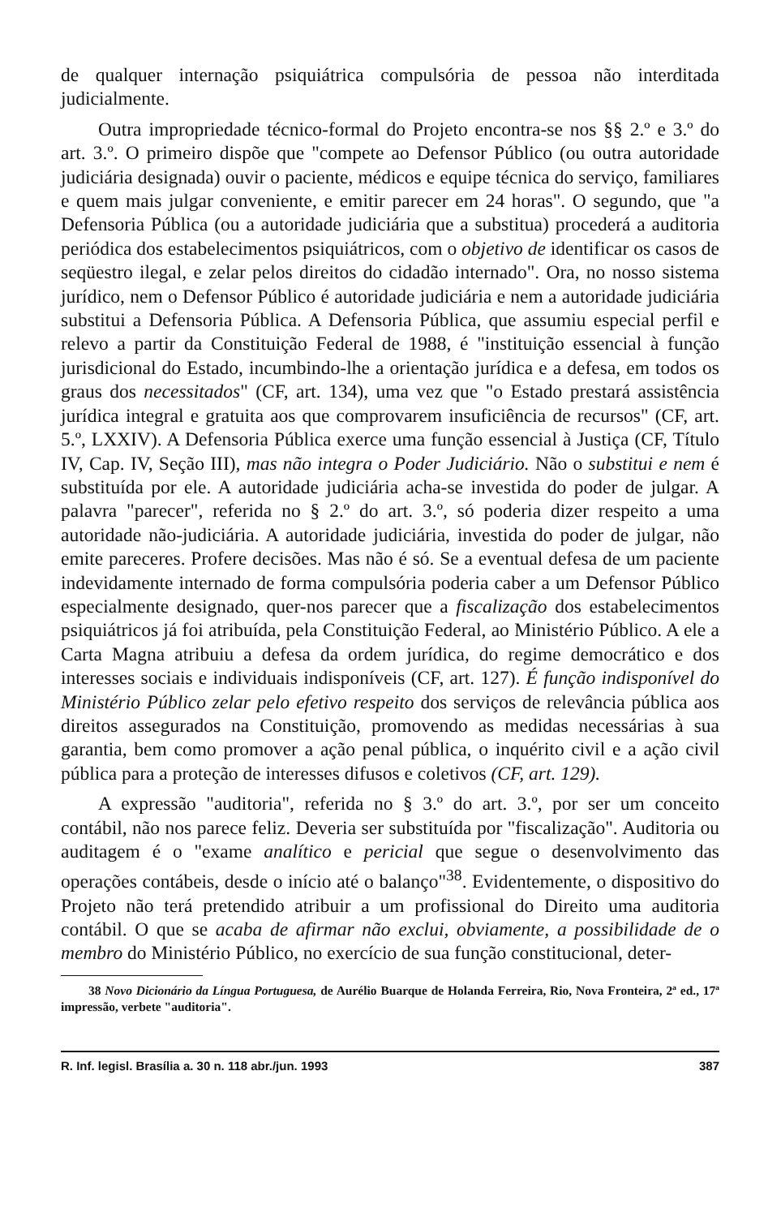de qualquer internação psiquiátrica compulsória de pessoa não interditada judicialmente.
Outra impropriedade técnico-formal do Projeto encontra-se nos §§ 2.º e 3.º do art. 3.º. O primeiro dispõe que "compete ao Defensor Público (ou outra autoridade judiciária designada) ouvir o paciente, médicos e equipe técnica do serviço, familiares e quem mais julgar conveniente, e emitir parecer em 24 horas". O segundo, que "a Defensoria Pública (ou a autoridade judiciária que a substitua) procederá a auditoria periódica dos estabelecimentos psiquiátricos, com o objetivo de identificar os casos de seqüestro ilegal, e zelar pelos direitos do cidadão internado". Ora, no nosso sistema jurídico, nem o Defensor Público é autoridade judiciária e nem a autoridade judiciária substitui a Defensoria Pública. A Defensoria Pública, que assumiu especial perfil e relevo a partir da Constituição Federal de 1988, é "instituição essencial à função jurisdicional do Estado, incumbindo-lhe a orientação jurídica e a defesa, em todos os graus dos necessitados" (CF, art. 134), uma vez que "o Estado prestará assistência jurídica integral e gratuita aos que comprovarem insuficiência de recursos" (CF, art. 5.º, LXXIV). A Defensoria Pública exerce uma função essencial à Justiça (CF, Título IV, Cap. IV, Seção III), mas não integra o Poder Judiciário. Não o substitui e nem é substituída por ele. A autoridade judiciária acha-se investida do poder de julgar. A palavra "parecer", referida no § 2.º do art. 3.º, só poderia dizer respeito a uma autoridade não-judiciária. A autoridade judiciária, investida do poder de julgar, não emite pareceres. Profere decisões. Mas não é só. Se a eventual defesa de um paciente indevidamente internado de forma compulsória poderia caber a um Defensor Público especialmente designado, quer-nos parecer que a fiscalização dos estabelecimentos psiquiátricos já foi atribuída, pela Constituição Federal, ao Ministério Público. A ele a Carta Magna atribuiu a defesa da ordem jurídica, do regime democrático e dos interesses sociais e individuais indisponíveis (CF, art. 127). É função indisponível do Ministério Público zelar pelo efetivo respeito dos serviços de relevância pública aos direitos assegurados na Constituição, promovendo as medidas necessárias à sua garantia, bem como promover a ação penal pública, o inquérito civil e a ação civil pública para a proteção de interesses difusos e coletivos (CF, art. 129).
A expressão "auditoria", referida no § 3.º do art. 3.º, por ser um conceito contábil, não nos parece feliz. Deveria ser substituída por "fiscalização". Auditoria ou auditagem é o "exame analítico e pericial que segue o desenvolvimento das operações contábeis, desde o início até o balanço"<sup>38</sup>. Evidentemente, o dispositivo do Projeto não terá pretendido atribuir a um profissional do Direito uma auditoria contábil. O que se acaba de afirmar não exclui, obviamente, a possibilidade de o membro do Ministério Público, no exercício de sua função constitucional, deter-
38 Novo Dicionário da Língua Portuguesa, de Aurélio Buarque de Holanda Ferreira, Rio, Nova Fronteira, 2ª ed., 17ª impressão, verbete "auditoria".
R. Inf. legisl. Brasília a. 30 n. 118 abr./jun. 1993 387